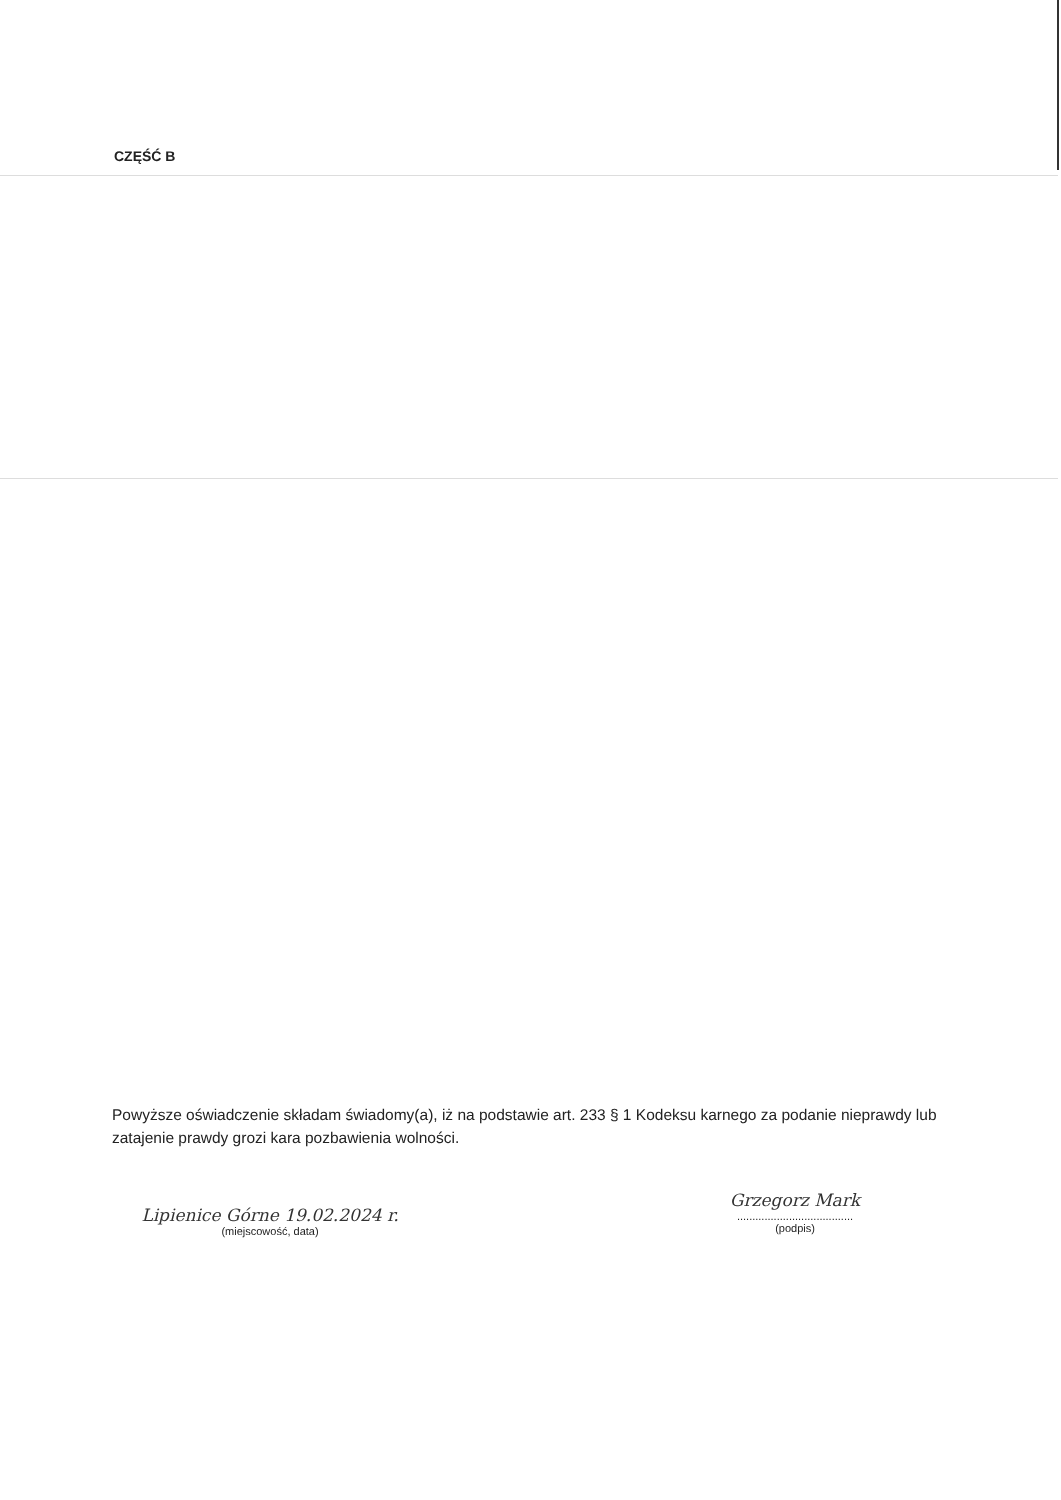CZĘŚĆ B
Powyższe oświadczenie składam świadomy(a), iż na podstawie art. 233 § 1 Kodeksu karnego za podanie nieprawdy lub zatajenie prawdy grozi kara pozbawienia wolności.
Lipienice Górne 19.02.2024 r.
(miejscowość, data)
Grzegorz Mark......................................
(podpis)